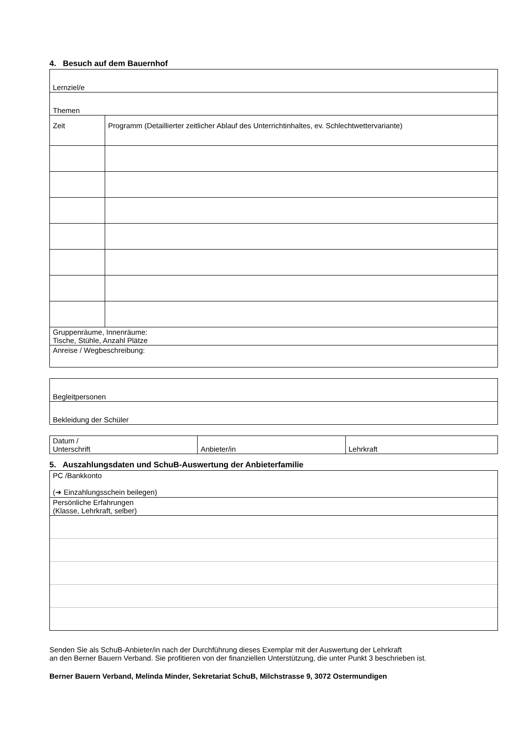4. Besuch auf dem Bauernhof
| Lernziel/e | |
| Themen | |
| Zeit | Programm (Detaillierter zeitlicher Ablauf des Unterrichtinhaltes, ev. Schlechtwettervariante) |
| Gruppenräume, Innenräume: Tische, Stühle, Anzahl Plätze | |
| Anreise / Wegbeschreibung: | |
| Begleitpersonen |
| Bekleidung der Schüler |
| Datum / Unterschrift | Anbieter/in | Lehrkraft |
5. Auszahlungsdaten und SchuB-Auswertung der Anbieterfamilie
| PC /Bankkonto (➔ Einzahlungsschein beilegen) |
| Persönliche Erfahrungen (Klasse, Lehrkraft, selber) |
Senden Sie als SchuB-Anbieter/in nach der Durchführung dieses Exemplar mit der Auswertung der Lehrkraft
an den Berner Bauern Verband. Sie profitieren von der finanziellen Unterstützung, die unter Punkt 3 beschrieben ist.
Berner Bauern Verband, Melinda Minder, Sekretariat SchuB, Milchstrasse 9, 3072 Ostermundigen